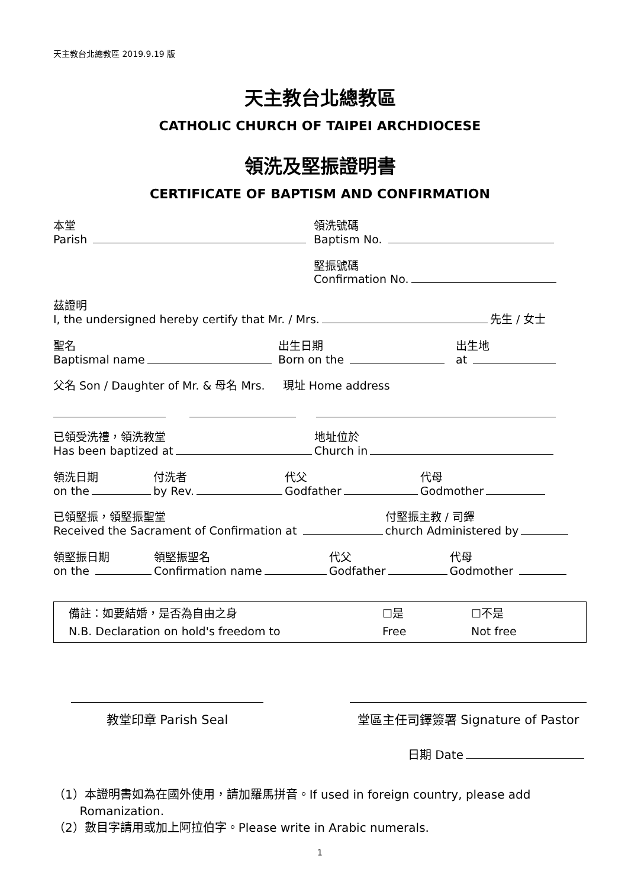天主教台北總教區 2019.9.19 版
天主教台北總教區
CATHOLIC CHURCH OF TAIPEI ARCHDIOCESE
領洗及堅振證明書
CERTIFICATE OF BAPTISM AND CONFIRMATION
本堂
Parish
領洗號碼
Baptism No.
堅振號碼
Confirmation No.
茲證明
I, the undersigned hereby certify that Mr. / Mrs. 先生 / 女士
聖名
Baptismal name
出生日期
Born on the
出生地
at
父名 Son / Daughter of Mr. & 母名 Mrs. 現址 Home address
已領受洗禮，領洗教堂
Has been baptized at
地址位於
Church in
領洗日期
on the
付洗者
by Rev.
代父
Godfather
代母
Godmother
已領堅振，領堅振聖堂
Received the Sacrament of Confirmation at
付堅振主教 / 司鐸
church Administered by
領堅振日期
on the
領堅振聖名
Confirmation name
代父
Godfather
代母
Godmother
備註：如要結婚，是否為自由之身
N.B. Declaration on hold's freedom to
☐是
Free
☐不是
Not free
教堂印章 Parish Seal 堂區主任司鐸簽署 Signature of Pastor
日期 Date
（1）本證明書如為在國外使用，請加羅馬拼音。If used in foreign country, please add
Romanization.
（2）數目字請用或加上阿拉伯字。Please write in Arabic numerals.
1